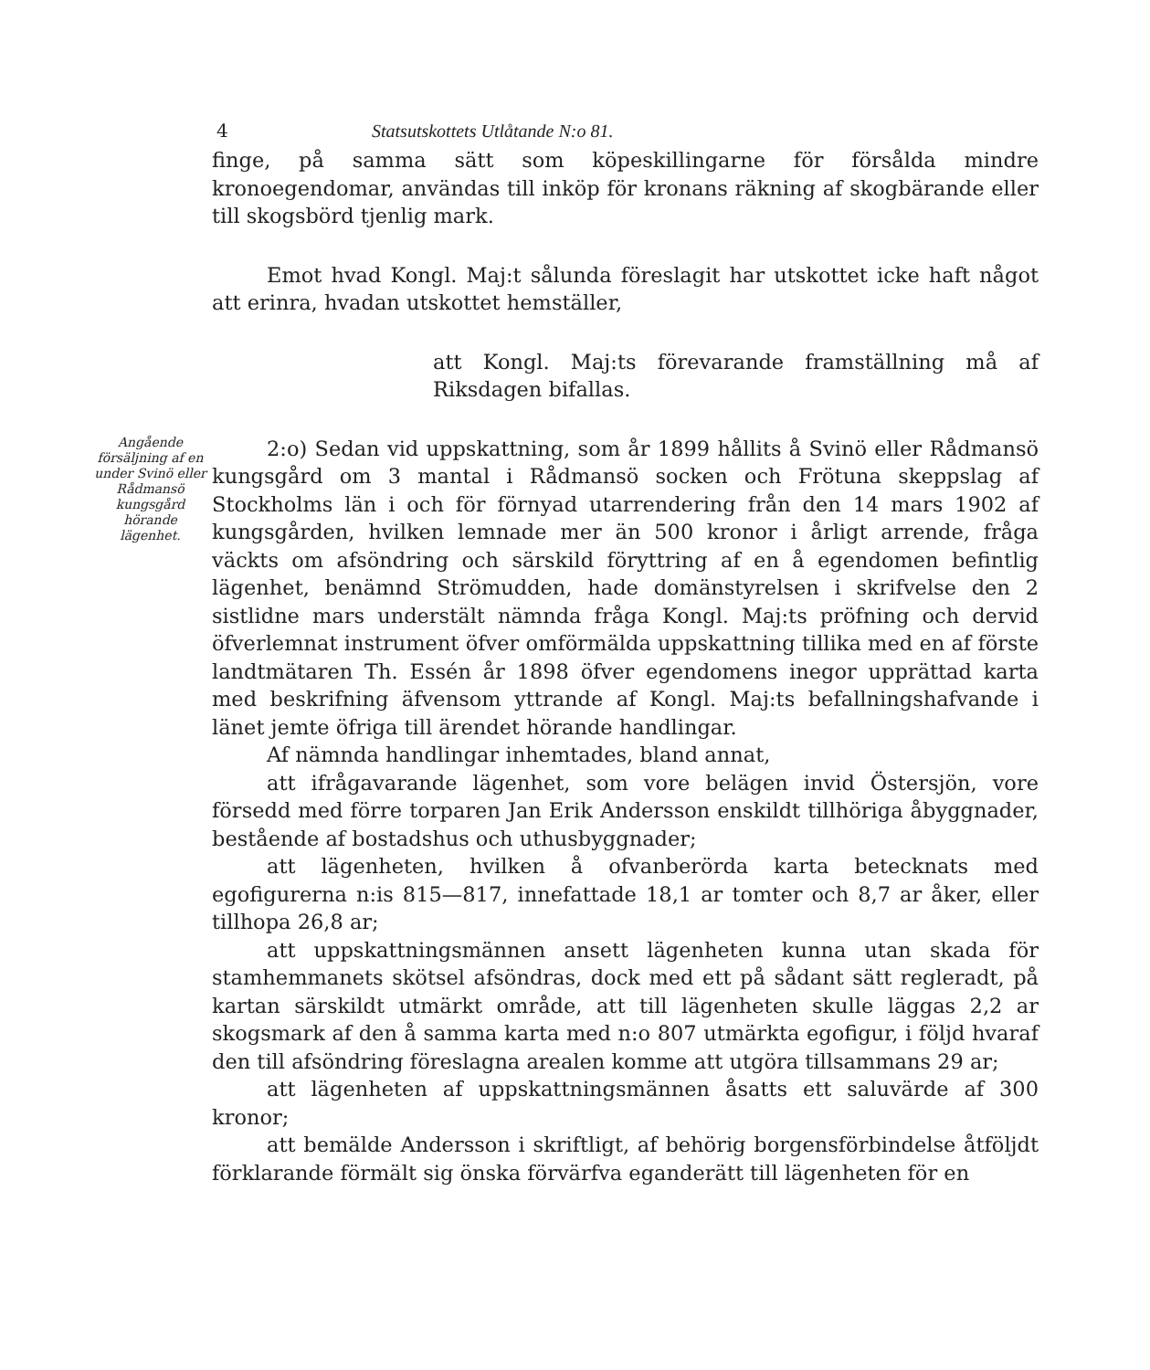4 Statsutskottets Utlåtande N:o 81.
finge, på samma sätt som köpeskillingarne för försålda mindre kronoegendomar, användas till inköp för kronans räkning af skogbärande eller till skogsbörd tjenlig mark.
Emot hvad Kongl. Maj:t sålunda föreslagit har utskottet icke haft något att erinra, hvadan utskottet hemställer,
att Kongl. Maj:ts förevarande framställning må af Riksdagen bifallas.
Angående försäljning af en under Svinö eller Rådmansö kungsgård hörande lägenhet.
2:o) Sedan vid uppskattning, som år 1899 hållits å Svinö eller Rådmansö kungsgård om 3 mantal i Rådmansö socken och Frötuna skeppslag af Stockholms län i och för förnyad utarrendering från den 14 mars 1902 af kungsgården, hvilken lemnade mer än 500 kronor i årligt arrende, fråga väckts om afsöndring och särskild föryttring af en å egendomen befintlig lägenhet, benämnd Strömudden, hade domänstyrelsen i skrifvelse den 2 sistlidne mars understält nämnda fråga Kongl. Maj:ts pröfning och dervid öfverlemnat instrument öfver omförmälda uppskattning tillika med en af förste landtmätaren Th. Essén år 1898 öfver egendomens inegor upprättad karta med beskrifning äfvensom yttrande af Kongl. Maj:ts befallningshafvande i länet jemte öfriga till ärendet hörande handlingar.
Af nämnda handlingar inhemtades, bland annat,
att ifrågavarande lägenhet, som vore belägen invid Östersjön, vore försedd med förre torparen Jan Erik Andersson enskildt tillhöriga åbyggnader, bestående af bostadshus och uthusbyggnader;
att lägenheten, hvilken å ofvanberörda karta betecknats med egofigurerna n:is 815—817, innefattade 18,1 ar tomter och 8,7 ar åker, eller tillhopa 26,8 ar;
att uppskattningsmännen ansett lägenheten kunna utan skada för stamhemmanets skötsel afsöndras, dock med ett på sådant sätt regleradt, på kartan särskildt utmärkt område, att till lägenheten skulle läggas 2,2 ar skogsmark af den å samma karta med n:o 807 utmärkta egofigur, i följd hvaraf den till afsöndring föreslagna arealen komme att utgöra tillsammans 29 ar;
att lägenheten af uppskattningsmännen åsatts ett saluvärde af 300 kronor;
att bemälde Andersson i skriftligt, af behörig borgensförbindelse åtföljdt förklarande förmält sig önska förvärfva eganderätt till lägenheten för en